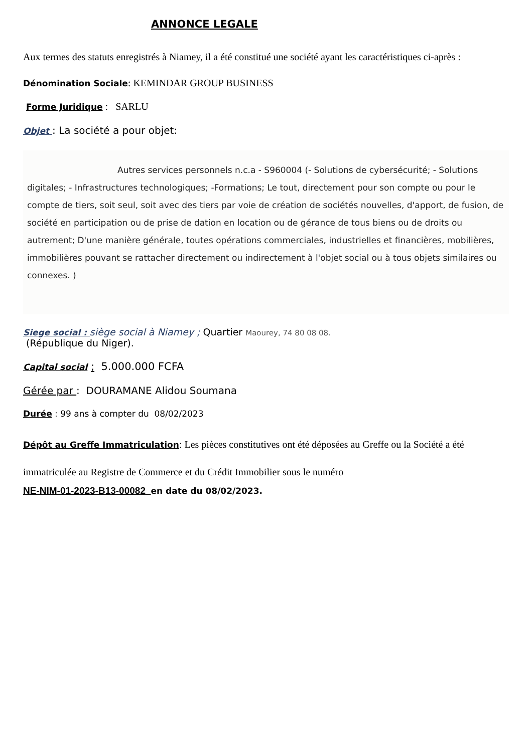ANNONCE LEGALE
Aux termes des statuts enregistrés à Niamey, il a été constitué une société ayant les caractéristiques ci-après :
Dénomination Sociale: KEMINDAR GROUP BUSINESS
Forme Juridique : SARLU
Objet : La société a pour objet:
Autres services personnels n.c.a - S960004 (- Solutions de cybersécurité; - Solutions digitales; - Infrastructures technologiques; -Formations; Le tout, directement pour son compte ou pour le compte de tiers, soit seul, soit avec des tiers par voie de création de sociétés nouvelles, d'apport, de fusion, de société en participation ou de prise de dation en location ou de gérance de tous biens ou de droits ou autrement; D'une manière générale, toutes opérations commerciales, industrielles et financières, mobilières, immobilières pouvant se rattacher directement ou indirectement à l'objet social ou à tous objets similaires ou connexes. )
Siege social : siège social à Niamey ; Quartier Maourey, 74 80 08 08.
(République du Niger).
Capital social ; 5.000.000 FCFA
Gérée par : DOURAMANE Alidou Soumana
Durée : 99 ans à compter du 08/02/2023
Dépôt au Greffe Immatriculation: Les pièces constitutives ont été déposées au Greffe ou la Société a été immatriculée au Registre de Commerce et du Crédit Immobilier sous le numéro
NE-NIM-01-2023-B13-00082 en date du 08/02/2023.